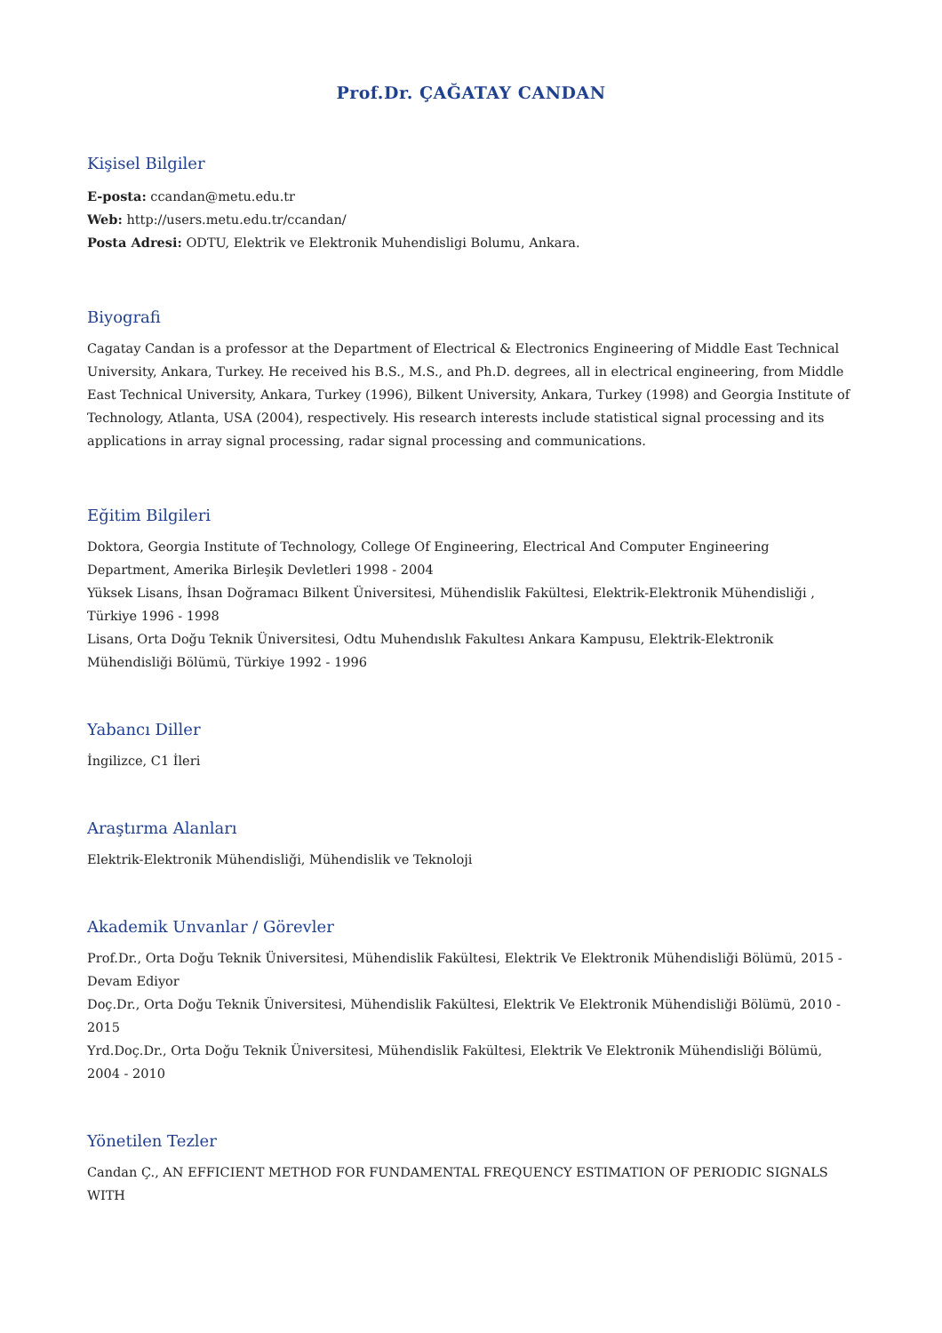Prof.Dr. ÇAĞATAY CANDAN
Kişisel Bilgiler
E-posta: ccandan@metu.edu.tr
Web: http://users.metu.edu.tr/ccandan/
Posta Adresi: ODTU, Elektrik ve Elektronik Muhendisligi Bolumu, Ankara.
Biyografi
Cagatay Candan is a professor at the Department of Electrical & Electronics Engineering of Middle East Technical University, Ankara, Turkey. He received his B.S., M.S., and Ph.D. degrees, all in electrical engineering, from Middle East Technical University, Ankara, Turkey (1996), Bilkent University, Ankara, Turkey (1998) and Georgia Institute of Technology, Atlanta, USA (2004), respectively. His research interests include statistical signal processing and its applications in array signal processing, radar signal processing and communications.
Eğitim Bilgileri
Doktora, Georgia Institute of Technology, College Of Engineering, Electrical And Computer Engineering Department, Amerika Birleşik Devletleri 1998 - 2004
Yüksek Lisans, İhsan Doğramacı Bilkent Üniversitesi, Mühendislik Fakültesi, Elektrik-Elektronik Mühendisliği , Türkiye 1996 - 1998
Lisans, Orta Doğu Teknik Üniversitesi, Odtu Muhendıslık Fakultesı Ankara Kampusu, Elektrik-Elektronik Mühendisliği Bölümü, Türkiye 1992 - 1996
Yabancı Diller
İngilizce, C1 İleri
Araştırma Alanları
Elektrik-Elektronik Mühendisliği, Mühendislik ve Teknoloji
Akademik Unvanlar / Görevler
Prof.Dr., Orta Doğu Teknik Üniversitesi, Mühendislik Fakültesi, Elektrik Ve Elektronik Mühendisliği Bölümü, 2015 - Devam Ediyor
Doç.Dr., Orta Doğu Teknik Üniversitesi, Mühendislik Fakültesi, Elektrik Ve Elektronik Mühendisliği Bölümü, 2010 - 2015
Yrd.Doç.Dr., Orta Doğu Teknik Üniversitesi, Mühendislik Fakültesi, Elektrik Ve Elektronik Mühendisliği Bölümü, 2004 - 2010
Yönetilen Tezler
Candan Ç., AN EFFICIENT METHOD FOR FUNDAMENTAL FREQUENCY ESTIMATION OF PERIODIC SIGNALS WITH